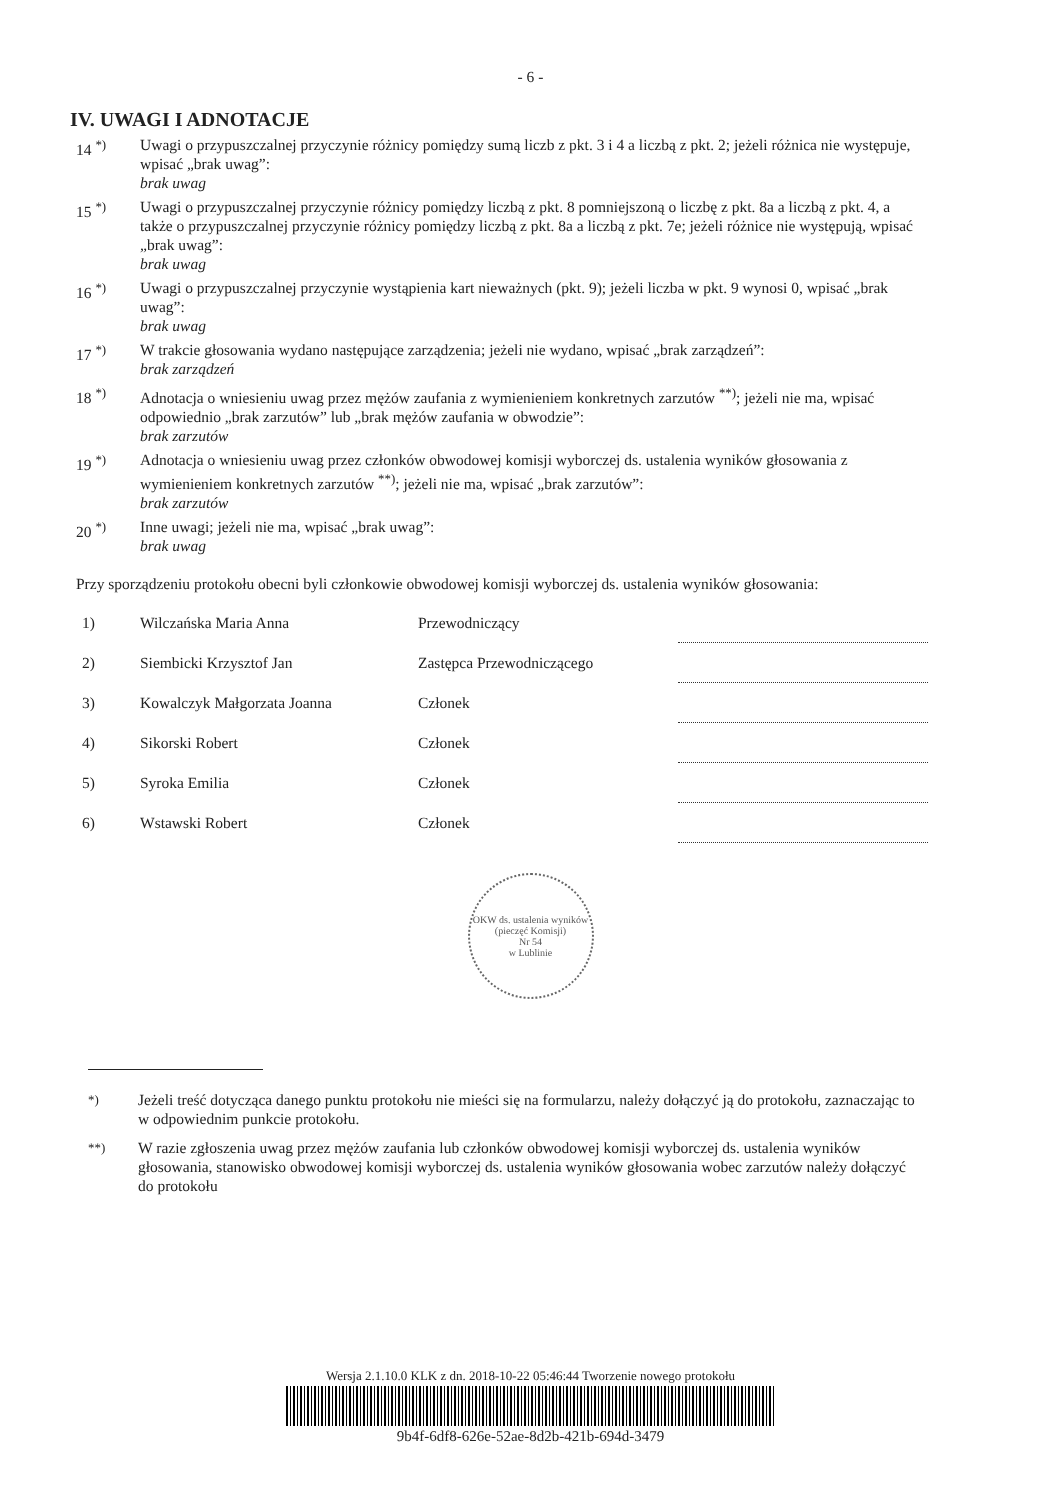- 6 -
IV. UWAGI I ADNOTACJE
14 <sup>*)</sup> Uwagi o przypuszczalnej przyczynie różnicy pomiędzy sumą liczb z pkt. 3 i 4 a liczbą z pkt. 2; jeżeli różnica nie występuje, wpisać „brak uwag”:
brak uwag
15 <sup>*)</sup> Uwagi o przypuszczalnej przyczynie różnicy pomiędzy liczbą z pkt. 8 pomniejszoną o liczbę z pkt. 8a a liczbą z pkt. 4, a także o przypuszczalnej przyczynie różnicy pomiędzy liczbą z pkt. 8a a liczbą z pkt. 7e; jeżeli różnice nie występują, wpisać „brak uwag”:
brak uwag
16 <sup>*)</sup> Uwagi o przypuszczalnej przyczynie wystąpienia kart nieważnych (pkt. 9); jeżeli liczba w pkt. 9 wynosi 0, wpisać „brak uwag”:
brak uwag
17 <sup>*)</sup> W trakcie głosowania wydano następujące zarządzenia; jeżeli nie wydano, wpisać „brak zarządzeń”:
brak zarządzeń
18 <sup>*)</sup> Adnotacja o wniesieniu uwag przez mężów zaufania z wymienieniem konkretnych zarzutów <sup>**)</sup>; jeżeli nie ma, wpisać odpowiednio „brak zarzutów” lub „brak mężów zaufania w obwodzie”:
brak zarzutów
19 <sup>*)</sup> Adnotacja o wniesieniu uwag przez członków obwodowej komisji wyborczej ds. ustalenia wyników głosowania z wymienieniem konkretnych zarzutów <sup>**)</sup>; jeżeli nie ma, wpisać „brak zarzutów”:
brak zarzutów
20 <sup>*)</sup> Inne uwagi; jeżeli nie ma, wpisać „brak uwag”:
brak uwag
Przy sporządzeniu protokołu obecni byli członkowie obwodowej komisji wyborczej ds. ustalenia wyników głosowania:
| 1) | Wilczańska Maria Anna | Przewodniczący | |
| 2) | Siembicki Krzysztof Jan | Zastępca Przewodniczącego | |
| 3) | Kowalczyk Małgorzata Joanna | Członek | |
| 4) | Sikorski Robert | Członek | |
| 5) | Syroka Emilia | Członek | |
| 6) | Wstawski Robert | Członek | |
OKW ds. ustalenia wyników
(pieczęć Komisji)
Nr 54
w Lublinie
<sup>*)</sup> Jeżeli treść dotycząca danego punktu protokołu nie mieści się na formularzu, należy dołączyć ją do protokołu, zaznaczając to w odpowiednim punkcie protokołu.
<sup>**)</sup> W razie zgłoszenia uwag przez mężów zaufania lub członków obwodowej komisji wyborczej ds. ustalenia wyników głosowania, stanowisko obwodowej komisji wyborczej ds. ustalenia wyników głosowania wobec zarzutów należy dołączyć do protokołu
Wersja 2.1.10.0 KLK z dn. 2018-10-22 05:46:44 Tworzenie nowego protokołu
9b4f-6df8-626e-52ae-8d2b-421b-694d-3479